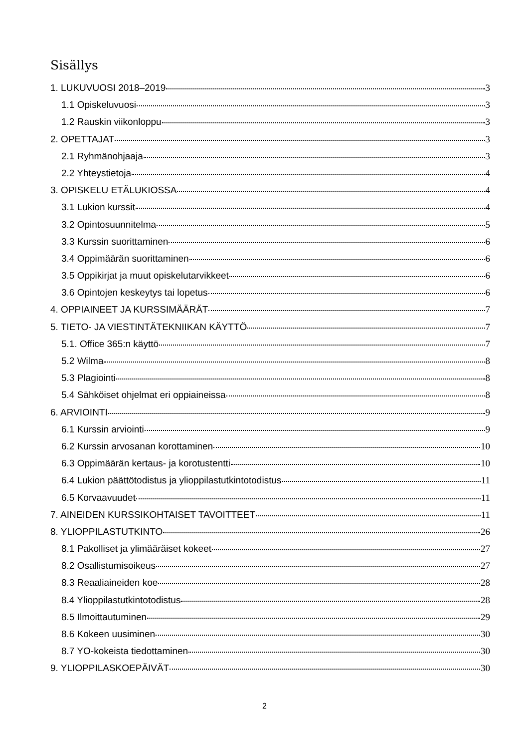Sisällys
1. LUKUVUOSI 2018–2019 3
1.1 Opiskeluvuosi 3
1.2 Rauskin viikonloppu 3
2. OPETTAJAT 3
2.1 Ryhmänohjaaja 3
2.2 Yhteystietoja 4
3. OPISKELU ETÄLUKIOSSA 4
3.1 Lukion kurssit 4
3.2 Opintosuunnitelma 5
3.3 Kurssin suorittaminen 6
3.4 Oppimäärän suorittaminen 6
3.5 Oppikirjat ja muut opiskelutarvikkeet 6
3.6 Opintojen keskeytys tai lopetus 6
4. OPPIAINEET JA KURSSIMÄÄRÄT 7
5. TIETO- JA VIESTINTÄTEKNIIKAN KÄYTTÖ 7
5.1. Office 365:n käyttö 7
5.2 Wilma 8
5.3 Plagiointi 8
5.4 Sähköiset ohjelmat eri oppiaineissa 8
6. ARVIOINTI 9
6.1 Kurssin arviointi 9
6.2 Kurssin arvosanan korottaminen 10
6.3 Oppimäärän kertaus- ja korotustentti 10
6.4 Lukion päättötodistus ja ylioppilastutkintotodistus 11
6.5 Korvaavuudet 11
7. AINEIDEN KURSSIKOHTAISET TAVOITTEET 11
8. YLIOPPILASTUTKINTO 26
8.1 Pakolliset ja ylimääräiset kokeet 27
8.2 Osallistumisoikeus 27
8.3 Reaaliaineiden koe 28
8.4 Ylioppilastutkintotodistus 28
8.5 Ilmoittautuminen 29
8.6 Kokeen uusiminen 30
8.7 YO-kokeista tiedottaminen 30
9. YLIOPPILASKOEPÄIVÄT 30
2